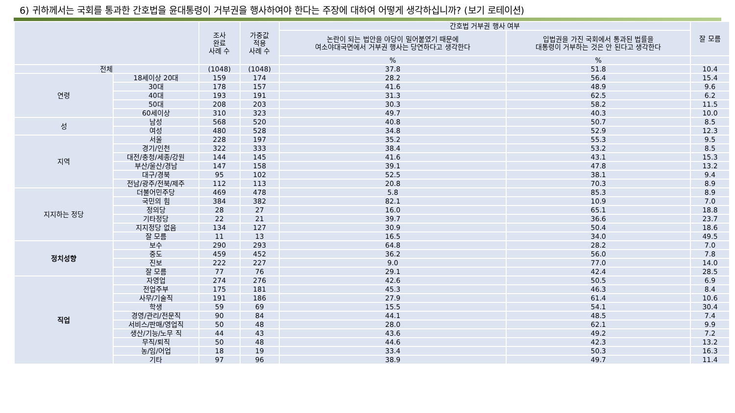6) 귀하께서는 국회를 통과한 간호법을 윤대통령이 거부권을 행사하여야 한다는 주장에 대하여 어떻게 생각하십니까? (보기 로테이션)
| | | 조사 완료 사례 수 | 가중값 적용 사례 수 | 간호법 거부권 행사 여부 | | 잘 모름 |
| --- | --- | --- | --- | --- | --- | --- |
| | | | | 논란이 되는 법안을 야당이 밀어붙였기 때문에 여소야대국면에서 거부권 행사는 당연하다고 생각한다 | 입법권을 가진 국회에서 통과된 법률을 대통령이 거부하는 것은 안 된다고 생각한다 | |
| | | | | % | % | |
| 전체 | | (1048) | (1048) | 37.8 | 51.8 | 10.4 |
| 연령 | 18세이상 20대 | 159 | 174 | 28.2 | 56.4 | 15.4 |
| | 30대 | 178 | 157 | 41.6 | 48.9 | 9.6 |
| | 40대 | 193 | 191 | 31.3 | 62.5 | 6.2 |
| | 50대 | 208 | 203 | 30.3 | 58.2 | 11.5 |
| | 60세이상 | 310 | 323 | 49.7 | 40.3 | 10.0 |
| 성 | 남성 | 568 | 520 | 40.8 | 50.7 | 8.5 |
| | 여성 | 480 | 528 | 34.8 | 52.9 | 12.3 |
| 지역 | 서울 | 228 | 197 | 35.2 | 55.3 | 9.5 |
| | 경기/인천 | 322 | 333 | 38.4 | 53.2 | 8.5 |
| | 대전/충청/세종/강원 | 144 | 145 | 41.6 | 43.1 | 15.3 |
| | 부산/울산/경남 | 147 | 158 | 39.1 | 47.8 | 13.2 |
| | 대구/경북 | 95 | 102 | 52.5 | 38.1 | 9.4 |
| | 전남/광주/전북/제주 | 112 | 113 | 20.8 | 70.3 | 8.9 |
| 지지하는 정당 | 더불어민주당 | 469 | 478 | 5.8 | 85.3 | 8.9 |
| | 국민의 힘 | 384 | 382 | 82.1 | 10.9 | 7.0 |
| | 정의당 | 28 | 27 | 16.0 | 65.1 | 18.8 |
| | 기타정당 | 22 | 21 | 39.7 | 36.6 | 23.7 |
| | 지지정당 없음 | 134 | 127 | 30.9 | 50.4 | 18.6 |
| | 잘 모름 | 11 | 13 | 16.5 | 34.0 | 49.5 |
| 정치성향 | 보수 | 290 | 293 | 64.8 | 28.2 | 7.0 |
| | 중도 | 459 | 452 | 36.2 | 56.0 | 7.8 |
| | 진보 | 222 | 227 | 9.0 | 77.0 | 14.0 |
| | 잘 모름 | 77 | 76 | 29.1 | 42.4 | 28.5 |
| 직업 | 자영업 | 274 | 276 | 42.6 | 50.5 | 6.9 |
| | 전업주부 | 175 | 181 | 45.3 | 46.3 | 8.4 |
| | 사무/기술직 | 191 | 186 | 27.9 | 61.4 | 10.6 |
| | 학생 | 59 | 69 | 15.5 | 54.1 | 30.4 |
| | 경영/관리/전문직 | 90 | 84 | 44.1 | 48.5 | 7.4 |
| | 서비스/판매/영업직 | 50 | 48 | 28.0 | 62.1 | 9.9 |
| | 생산/기능/노무 직 | 44 | 43 | 43.6 | 49.2 | 7.2 |
| | 무직/퇴직 | 50 | 48 | 44.6 | 42.3 | 13.2 |
| | 농/임/어업 | 18 | 19 | 33.4 | 50.3 | 16.3 |
| | 기타 | 97 | 96 | 38.9 | 49.7 | 11.4 |